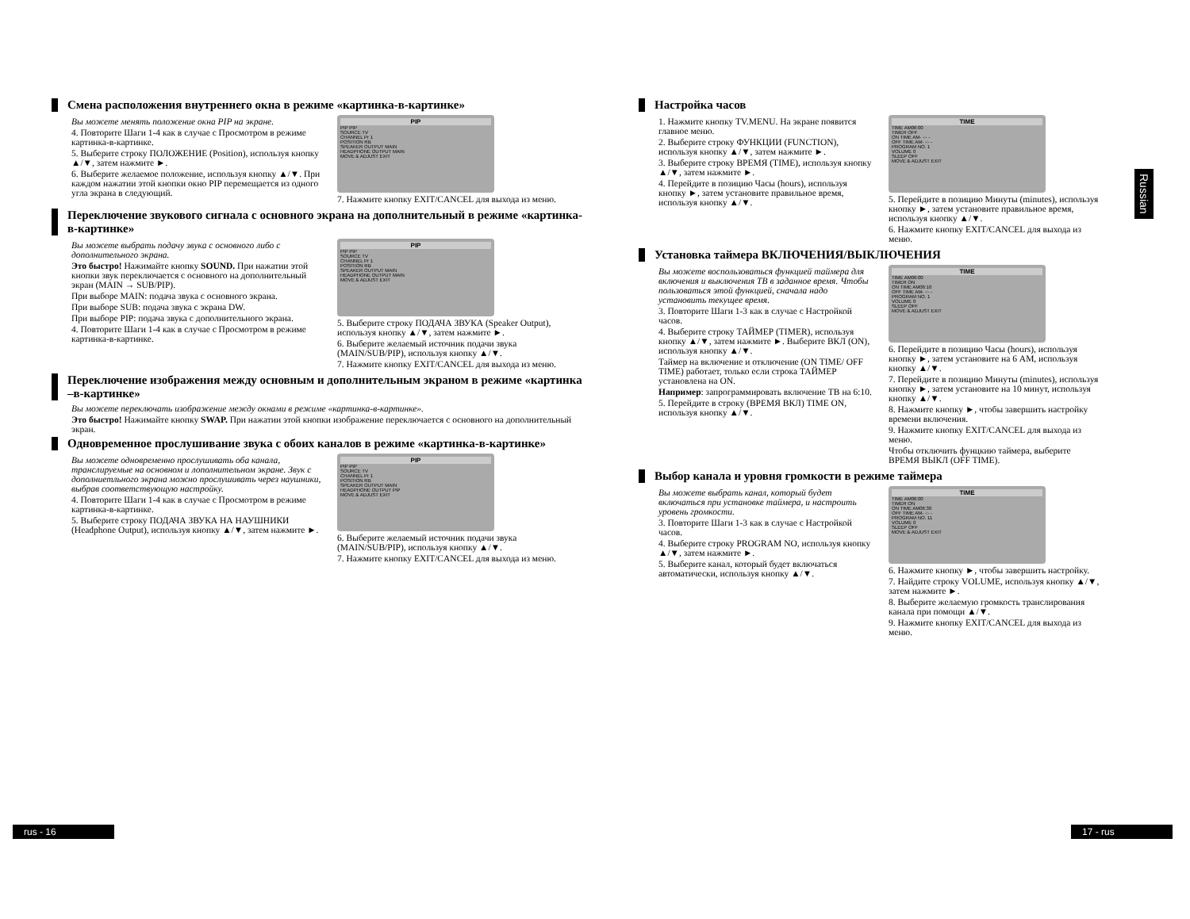Смена расположения внутреннего окна в режиме «картинка-в-картинке»
Вы можете менять положение окна PIP на экране.
4. Повторите Шаги 1-4 как в случае с Просмотром в режиме картинка-в-картинке.
5. Выберите строку ПОЛОЖЕНИЕ (Position), используя кнопку ▲/▼, затем нажмите ►.
6. Выберите желаемое положение, используя кнопку ▲/▼. При каждом нажатии этой кнопки окно PIP перемещается из одного угла экрана в следующий.
PIP
PIP PIP
SOURCE TV
CHANNEL Pr 1
POSITION RB
SPEAKER OUTPUT MAIN
HEADPHONE OUTPUT MAIN
MOVE & ADJUST EXIT
7. Нажмите кнопку EXIT/CANCEL для выхода из меню.
Переключение звукового сигнала с основного экрана на дополнительный в режиме «картинка-в-картинке»
Вы можете выбрать подачу звука с основного либо с дополнительного экрана.
Это быстро! Нажимайте кнопку SOUND. При нажатии этой кнопки звук переключается с основного на дополнительный экран (MAIN → SUB/PIP).
При выборе MAIN: подача звука с основного экрана.
При выборе SUB: подача звука с экрана DW.
При выборе PIP: подача звука с дополнительного экрана.
4. Повторите Шаги 1-4 как в случае с Просмотром в режиме картинка-в-картинке.
PIP
PIP PIP
SOURCE TV
CHANNEL Pr 1
POSITION RB
SPEAKER OUTPUT MAIN
HEADPHONE OUTPUT MAIN
MOVE & ADJUST EXIT
5. Выберите строку ПОДАЧА ЗВУКА (Speaker Output), используя кнопку ▲/▼, затем нажмите ►.
6. Выберите желаемый источник подачи звука (MAIN/SUB/PIP), используя кнопку ▲/▼.
7. Нажмите кнопку EXIT/CANCEL для выхода из меню.
Переключение изображения между основным и дополнительным экраном в режиме «картинка –в-картинке»
Вы можете переключать изображение между окнами в режиме «картинка-в-картинке».
Это быстро! Нажимайте кнопку SWAP. При нажатии этой кнопки изображение переключается с основного на дополнительный экран.
Одновременное прослушивание звука с обоих каналов в режиме «картинка-в-картинке»
Вы можете одновременно прослушивать оба канала, транслируемые на основном и лополнительном экране. Звук с дополниетльного экрана можно прослушивать через наушники, выбрав соответствующую настройку.
4. Повторите Шаги 1-4 как в случае с Просмотром в режиме картинка-в-картинке.
5. Выберите строку ПОДАЧА ЗВУКА НА НАУШНИКИ (Headphone Output), используя кнопку ▲/▼, затем нажмите ►.
PIP
PIP PIP
SOURCE TV
CHANNEL Pr 1
POSITION RB
SPEAKER OUTPUT MAIN
HEADPHONE OUTPUT PIP
MOVE & ADJUST EXIT
6. Выберите желаемый источник подачи звука (MAIN/SUB/PIP), используя кнопку ▲/▼.
7. Нажмите кнопку EXIT/CANCEL для выхода из меню.
Настройка часов
1. Нажмите кнопку TV.MENU. На экране появится главное меню.
2. Выберите строку ФУНКЦИИ (FUNCTION), используя кнопку ▲/▼, затем нажмите ►.
3. Выберите строку ВРЕМЯ (TIME), используя кнопку ▲/▼, затем нажмите ►.
4. Перейдите в позицию Часы (hours), используя кнопку ►, затем установите правильное время, используя кнопку ▲/▼.
TIME
TIME AM06:00
TIMER OFF
ON TIME AM- -:- -
OFF TIME AM- -:- -
PROGRAM NO. 1
VOLUME 0
SLEEP OFF
MOVE & ADJUST EXIT
5. Перейдите в позицию Минуты (minutes), используя кнопку ►, затем установите правильное время, используя кнопку ▲/▼.
6. Нажмите кнопку EXIT/CANCEL для выхода из меню.
Установка таймера ВКЛЮЧЕНИЯ/ВЫКЛЮЧЕНИЯ
Вы можете воспользоваться функцией таймера для включения и выключения ТВ в заданное время. Чтобы пользоваться этой функцией, сначала надо установить текущее время.
3. Повторите Шаги 1-3 как в случае с Настройкой часов.
4. Выберите строку ТАЙМЕР (TIMER), используя кнопку ▲/▼, затем нажмите ►. Выберите ВКЛ (ON), используя кнопку ▲/▼.
Таймер на включение и отключение (ON TIME/ OFF TIME) работает, только если строка ТАЙМЕР установлена на ON.
Например: запрограммировать включение ТВ на 6:10.
5. Перейдите в строку (ВРЕМЯ ВКЛ) TIME ON, используя кнопку ▲/▼.
TIME
TIME AM06:00
TIMER ON
ON TIME AM06:10
OFF TIME AM- -:- -
PROGRAM NO. 1
VOLUME 0
SLEEP OFF
MOVE & ADJUST EXIT
6. Перейдите в позицию Часы (hours), используя кнопку ►, затем установите на 6 AM, используя кнопку ▲/▼.
7. Перейдите в позицию Минуты (minutes), используя кнопку ►, затем установите на 10 минут, используя кнопку ▲/▼.
8. Нажмите кнопку ►, чтобы завершить настройку времени включения.
9. Нажмите кнопку EXIT/CANCEL для выхода из меню.
Чтобы отключить фунцкию таймера, выберите ВРЕМЯ ВЫКЛ (OFF TIME).
Выбор канала и уровня громкости в режиме таймера
Вы можете выбрать канал, который будет включаться при установке таймера, и настроить уровень громкости.
3. Повторите Шаги 1-3 как в случае с Настройкой часов.
4. Выберите строку PROGRAM NO, используя кнопку ▲/▼, затем нажмите ►.
5. Выберите канал, который будет включаться автоматически, используя кнопку ▲/▼.
TIME
TIME AM06:00
TIMER ON
ON TIME AM06:30
OFF TIME AM- -:- -
PROGRAM NO. 11
VOLUME 0
SLEEP OFF
MOVE & ADJUST EXIT
6. Нажмите кнопку ►, чтобы завершить настройку.
7. Найдите строку VOLUME, используя кнопку ▲/▼, затем нажмите ►.
8. Выберите желаемую громкость транслирования канала при помощи ▲/▼.
9. Нажмите кнопку EXIT/CANCEL для выхода из меню.
Russian
rus - 16 17 - rus